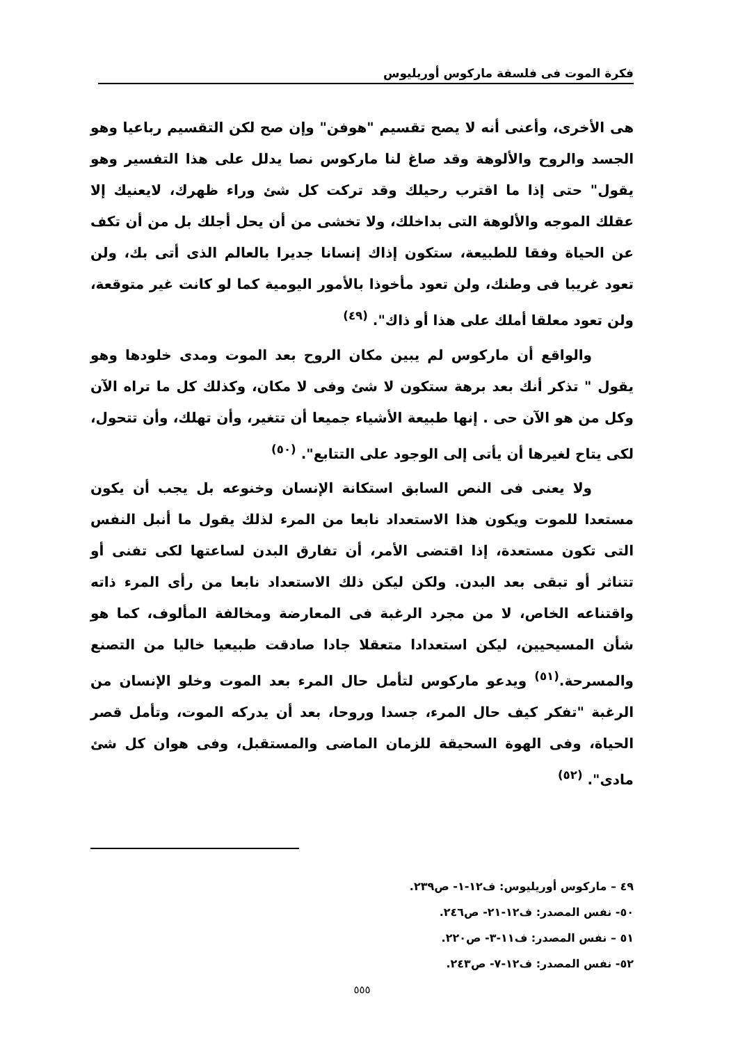فكرة الموت فى فلسفة ماركوس أوريليوس
هى الأخرى، وأعنى أنه لا يصح تقسيم "هوفن" وإن صح لكن التقسيم رباعيا وهو الجسد والروح والألوهة وقد صاغ لنا ماركوس نصا يدلل على هذا التفسير وهو يقول" حتى إذا ما اقترب رحيلك وقد تركت كل شئ وراء ظهرك، لايعنيك إلا عقلك الموجه والألوهة التى بداخلك، ولا تخشى من أن يحل أجلك بل من أن تكف عن الحياة وفقا للطبيعة، ستكون إذاك إنسانا جديرا بالعالم الذى أتى بك، ولن تعود غريبا فى وطنك، ولن تعود مأخوذا بالأمور اليومية كما لو كانت غير متوقعة، ولن تعود معلقا أملك على هذا أو ذاك". <sup>(٤٩)</sup>
والواقع أن ماركوس لم يبين مكان الروح بعد الموت ومدى خلودها وهو يقول " تذكر أنك بعد برهة ستكون لا شئ وفى لا مكان، وكذلك كل ما تراه الآن وكل من هو الآن حى . إنها طبيعة الأشياء جميعا أن تتغير، وأن تهلك، وأن تتحول، لكى يتاح لغيرها أن يأتى إلى الوجود على التتابع". <sup>(٥٠)</sup>
ولا يعنى فى النص السابق استكانة الإنسان وخنوعه بل يجب أن يكون مستعدا للموت ويكون هذا الاستعداد نابعا من المرء لذلك يقول ما أنبل النفس التى تكون مستعدة، إذا اقتضى الأمر، أن تفارق البدن لساعتها لكى تفنى أو تتناثر أو تبقى بعد البدن. ولكن ليكن ذلك الاستعداد نابعا من رأى المرء ذاته واقتناعه الخاص، لا من مجرد الرغبة فى المعارضة ومخالفة المألوف، كما هو شأن المسيحيين، ليكن استعدادا متعقلا جادا صادقت طبيعيا خاليا من التصنع والمسرحة.<sup>(٥١)</sup> ويدعو ماركوس لتأمل حال المرء بعد الموت وخلو الإنسان من الرغبة "تفكر كيف حال المرء، جسدا وروحا، بعد أن يدركه الموت، وتأمل قصر الحياة، وفى الهوة السحيقة للزمان الماضى والمستقبل، وفى هوان كل شئ مادى". <sup>(٥٢)</sup>
٤٩ – ماركوس أوريليوس: ف١٢-١- ص٢٣٩.
٥٠- نفس المصدر: ف١٢-٢١- ص٢٤٦.
٥١ – نفس المصدر: ف١١-٣- ص٢٢٠.
٥٢- نفس المصدر: ف١٢-٧- ص٢٤٣.
٥٥٥